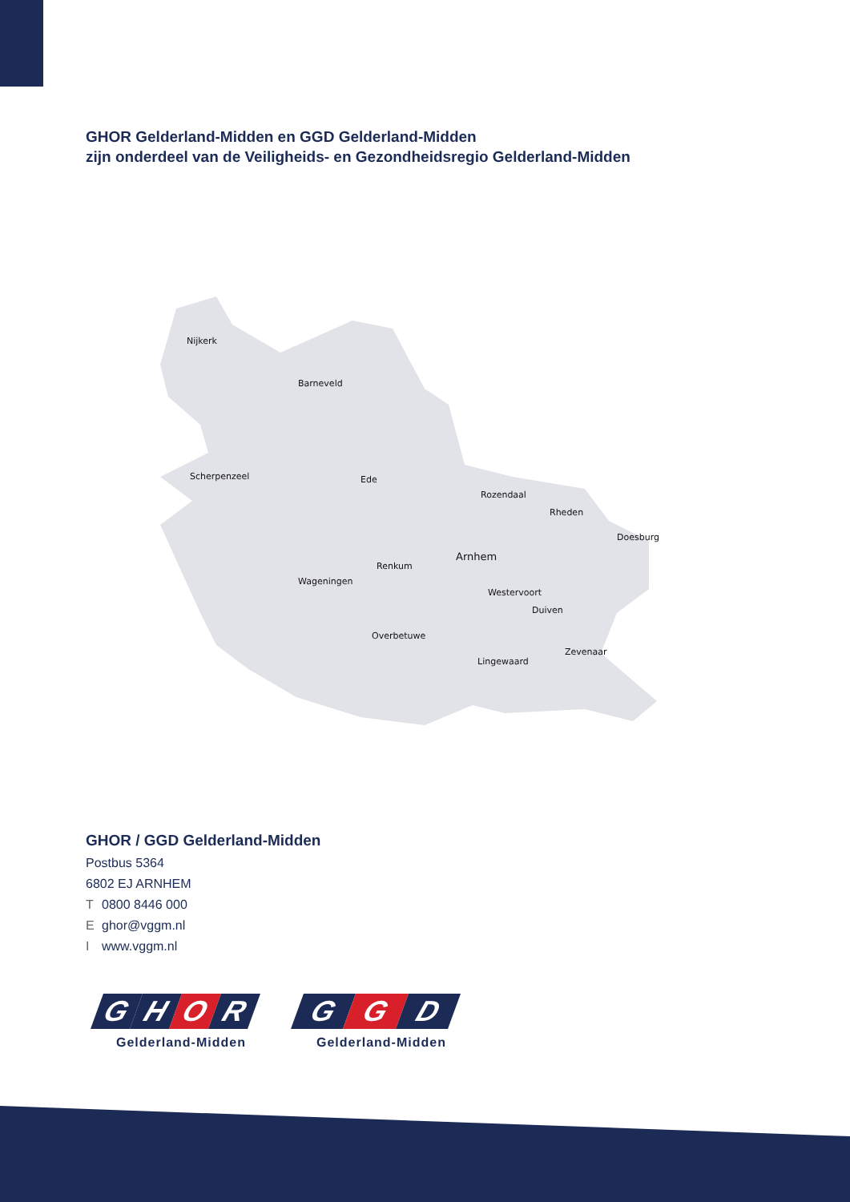GHOR Gelderland-Midden en GGD Gelderland-Midden
zijn onderdeel van de Veiligheids- en Gezondheidsregio Gelderland-Midden
Nijkerk
Barneveld
Scherpenzeel Ede
Rozendaal
Rheden
Doesburg
Arnhem
Renkum
Wageningen
Westervoort
Duiven
Overbetuwe
Zevenaar
Lingewaard
GHOR / GGD Gelderland-Midden
Postbus 5364
6802 EJ ARNHEM
T 0800 8446 000
Eghor@vggm.nl
Iwww.vggm.nl
G H O R
Gelderland-Midden
G G D
Gelderland-Midden